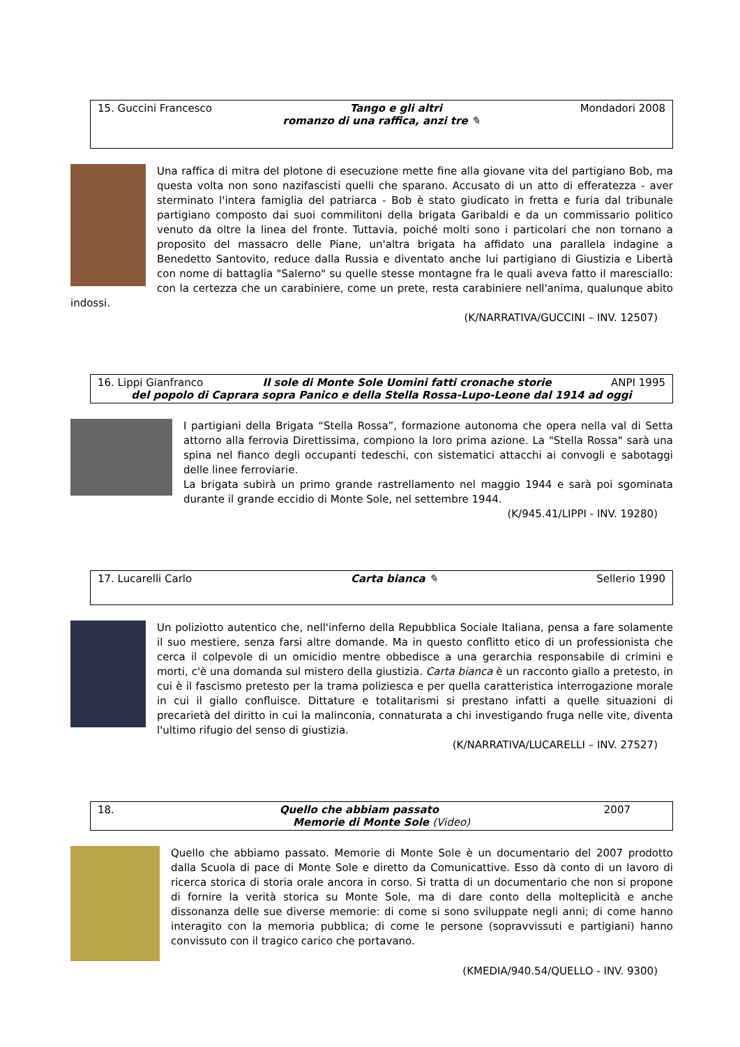15. Guccini Francesco Tango e gli altri Mondadori 2008
romanzo di una raffica, anzi tre ✎
Una raffica di mitra del plotone di esecuzione mette fine alla giovane vita del partigiano Bob, ma questa volta non sono nazifascisti quelli che sparano. Accusato di un atto di efferatezza - aver sterminato l'intera famiglia del patriarca - Bob è stato giudicato in fretta e furia dal tribunale partigiano composto dai suoi commilitoni della brigata Garibaldi e da un commissario politico venuto da oltre la linea del fronte. Tuttavia, poiché molti sono i particolari che non tornano a proposito del massacro delle Piane, un'altra brigata ha affidato una parallela indagine a Benedetto Santovito, reduce dalla Russia e diventato anche lui partigiano di Giustizia e Libertà con nome di battaglia "Salerno" su quelle stesse montagne fra le quali aveva fatto il maresciallo: con la certezza che un carabiniere, come un prete, resta carabiniere nell'anima, qualunque abito indossi.
(K/NARRATIVA/GUCCINI – INV. 12507)
16. Lippi Gianfranco Il sole di Monte Sole Uomini fatti cronache storie ANPI 1995
del popolo di Caprara sopra Panico e della Stella Rossa-Lupo-Leone dal 1914 ad oggi
I partigiani della Brigata “Stella Rossa”, formazione autonoma che opera nella val di Setta attorno alla ferrovia Direttissima, compiono la loro prima azione. La "Stella Rossa" sarà una spina nel fianco degli occupanti tedeschi, con sistematici attacchi ai convogli e sabotaggi delle linee ferroviarie.
La brigata subirà un primo grande rastrellamento nel maggio 1944 e sarà poi sgominata durante il grande eccidio di Monte Sole, nel settembre 1944.
(K/945.41/LIPPI - INV. 19280)
17. Lucarelli Carlo Carta bianca ✎ Sellerio 1990
Un poliziotto autentico che, nell'inferno della Repubblica Sociale Italiana, pensa a fare solamente il suo mestiere, senza farsi altre domande. Ma in questo conflitto etico di un professionista che cerca il colpevole di un omicidio mentre obbedisce a una gerarchia responsabile di crimini e morti, c'è una domanda sul mistero della giustizia. Carta bianca è un racconto giallo a pretesto, in cui è il fascismo pretesto per la trama poliziesca e per quella caratteristica interrogazione morale in cui il giallo confluisce. Dittature e totalitarismi si prestano infatti a quelle situazioni di precarietà del diritto in cui la malinconia, connaturata a chi investigando fruga nelle vite, diventa l'ultimo rifugio del senso di giustizia.
(K/NARRATIVA/LUCARELLI – INV. 27527)
18. Quello che abbiam passato 2007
Memorie di Monte Sole (Video)
Quello che abbiamo passato. Memorie di Monte Sole è un documentario del 2007 prodotto dalla Scuola di pace di Monte Sole e diretto da Comunicattive. Esso dà conto di un lavoro di ricerca storica di storia orale ancora in corso. Si tratta di un documentario che non si propone di fornire la verità storica su Monte Sole, ma di dare conto della molteplicità e anche dissonanza delle sue diverse memorie: di come si sono sviluppate negli anni; di come hanno interagito con la memoria pubblica; di come le persone (sopravvissuti e partigiani) hanno convissuto con il tragico carico che portavano.
(KMEDIA/940.54/QUELLO - INV. 9300)